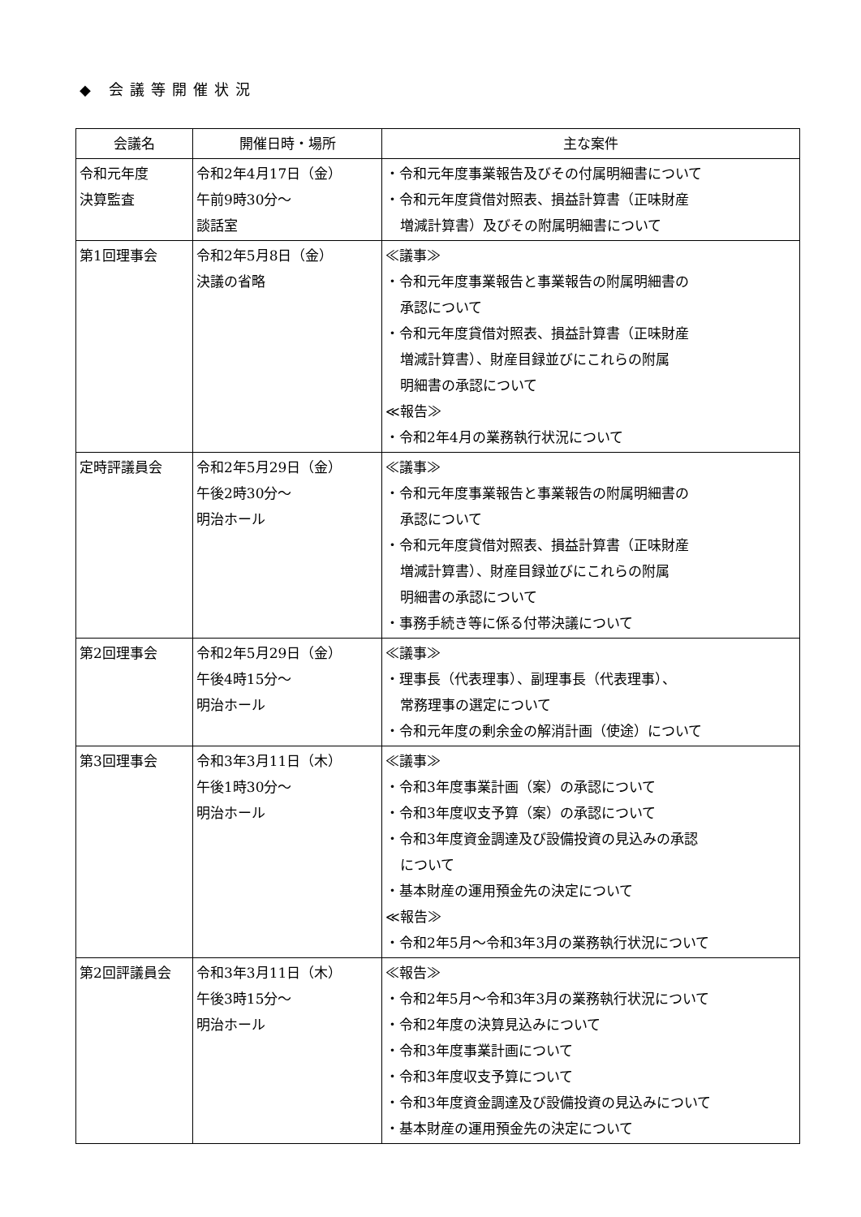◆ 会議等開催状況
| 会議名 | 開催日時・場所 | 主な案件 |
| --- | --- | --- |
| 令和元年度 決算監査 | 令和2年4月17日（金） 午前9時30分～ 談話室 | ・令和元年度事業報告及びその付属明細書について ・令和元年度貸借対照表、損益計算書（正味財産 増減計算書）及びその附属明細書について |
| 第1回理事会 | 令和2年5月8日（金） 決議の省略 | ≪議事≫ ・令和元年度事業報告と事業報告の附属明細書の 承認について ・令和元年度貸借対照表、損益計算書（正味財産 増減計算書）、財産目録並びにこれらの附属 明細書の承認について ≪報告≫ ・令和2年4月の業務執行状況について |
| 定時評議員会 | 令和2年5月29日（金） 午後2時30分～ 明治ホール | ≪議事≫ ・令和元年度事業報告と事業報告の附属明細書の 承認について ・令和元年度貸借対照表、損益計算書（正味財産 増減計算書）、財産目録並びにこれらの附属 明細書の承認について ・事務手続き等に係る付帯決議について |
| 第2回理事会 | 令和2年5月29日（金） 午後4時15分～ 明治ホール | ≪議事≫ ・理事長（代表理事）、副理事長（代表理事）、 常務理事の選定について ・令和元年度の剰余金の解消計画（使途）について |
| 第3回理事会 | 令和3年3月11日（木） 午後1時30分～ 明治ホール | ≪議事≫ ・令和3年度事業計画（案）の承認について ・令和3年度収支予算（案）の承認について ・令和3年度資金調達及び設備投資の見込みの承認 について ・基本財産の運用預金先の決定について ≪報告≫ ・令和2年5月～令和3年3月の業務執行状況について |
| 第2回評議員会 | 令和3年3月11日（木） 午後3時15分～ 明治ホール | ≪報告≫ ・令和2年5月～令和3年3月の業務執行状況について ・令和2年度の決算見込みについて ・令和3年度事業計画について ・令和3年度収支予算について ・令和3年度資金調達及び設備投資の見込みについて ・基本財産の運用預金先の決定について |